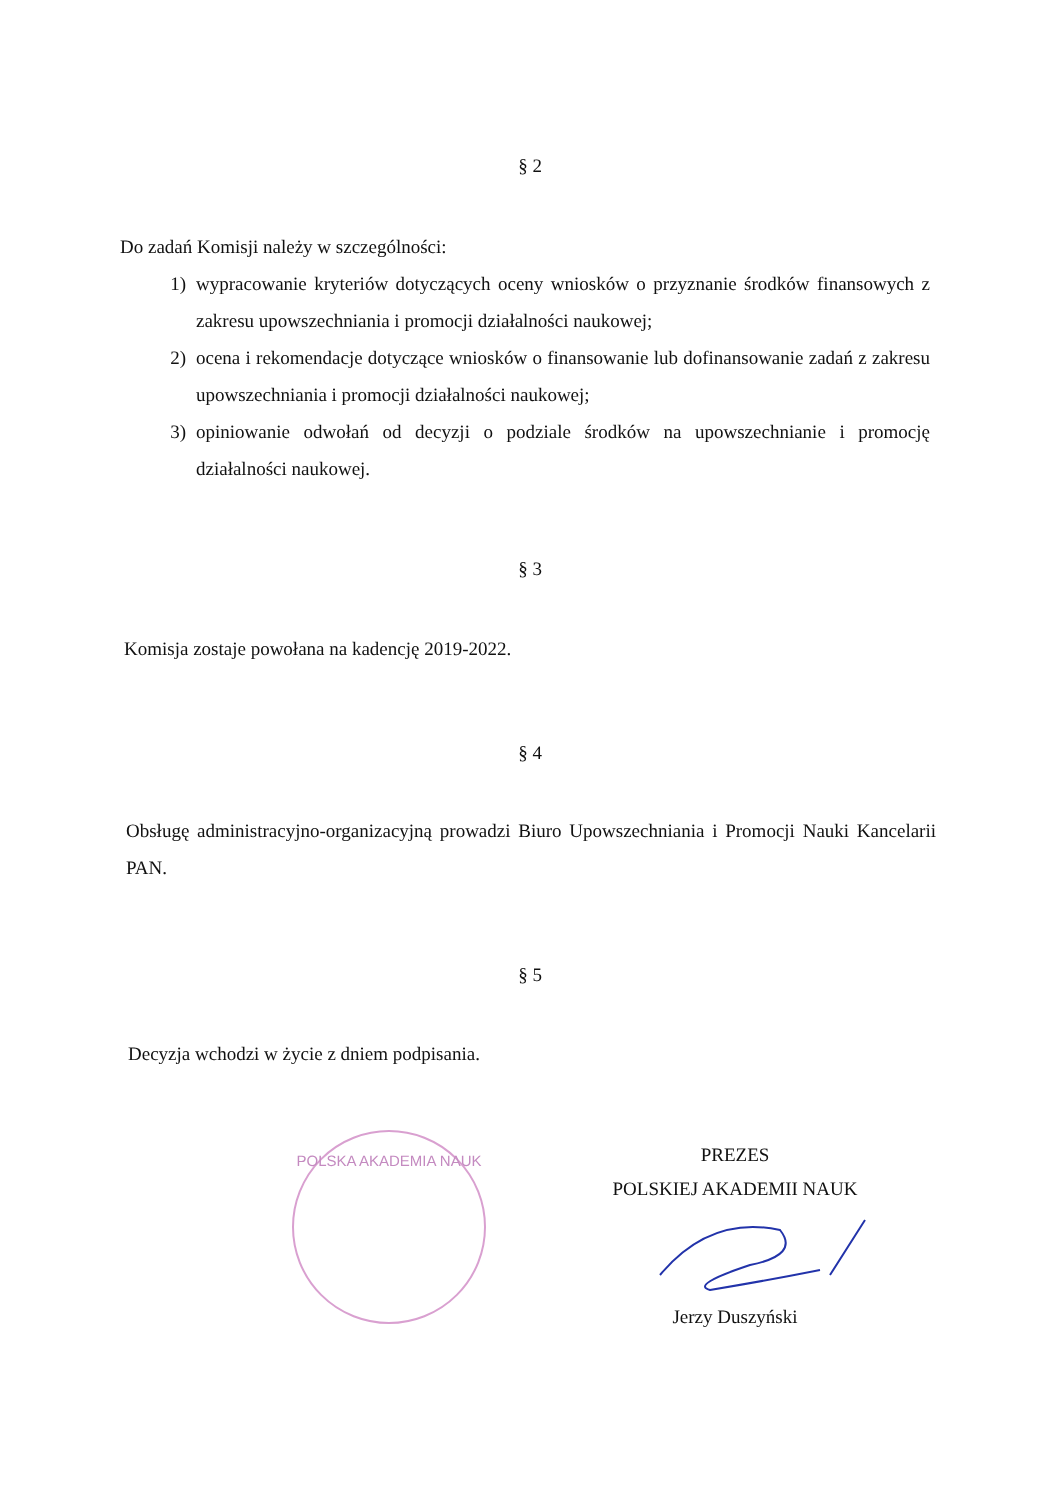§ 2
Do zadań Komisji należy w szczególności:
1) wypracowanie kryteriów dotyczących oceny wniosków o przyznanie środków finansowych z zakresu upowszechniania i promocji działalności naukowej;
2) ocena i rekomendacje dotyczące wniosków o finansowanie lub dofinansowanie zadań z zakresu upowszechniania i promocji działalności naukowej;
3) opiniowanie odwołań od decyzji o podziale środków na upowszechnianie i promocję działalności naukowej.
§ 3
Komisja zostaje powołana na kadencję 2019-2022.
§ 4
Obsługę administracyjno-organizacyjną prowadzi Biuro Upowszechniania i Promocji Nauki Kancelarii PAN.
§ 5
Decyzja wchodzi w życie z dniem podpisania.
POLSKA AKADEMIA NAUK
PREZES
POLSKIEJ AKADEMII NAUK
Jerzy Duszyński